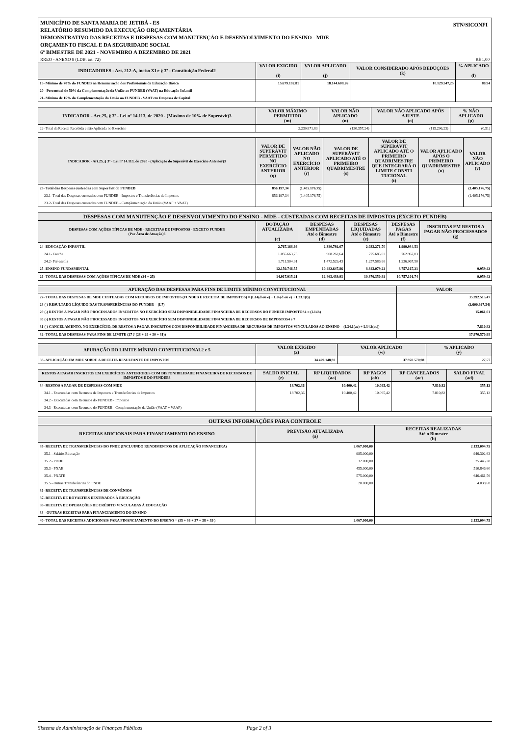MUNICÍPIO DE SANTA MARIA DE JETIBÁ - ES
RELATÓRIO RESUMIDO DA EXECUÇÃO ORÇAMENTÁRIA
DEMONSTRATIVO DAS RECEITAS E DESPESAS COM MANUTENÇÃO E DESENVOLVIMENTO DO ENSINO - MDE
ORÇAMENTO FISCAL E DA SEGURIDADE SOCIAL
6º BIMESTRE DE 2021 - NOVEMBRO A DEZEMBRO DE 2021
STN/SICONFI
RREO - ANEXO 8 (LDB, art. 72) R$ 1,00
| INDICADORES - Art. 212-A, inciso XI e § 3º - Constituição Federal2 | VALOR EXIGIDO (i) | VALOR APLICADO (j) | VALOR CONSIDERADO APÓS DEDUÇÕES (k) | % APLICADO (l) |
| --- | --- | --- | --- | --- |
| 19- Mínimo de 70% do FUNDEB na Remuneração dos Profissionais da Educação Básica | 15.679.102,81 | 18.144.608,26 | 18.129.547,25 | 80,94 |
| 20 - Percentual de 50% da Complementação da União ao FUNDEB (VAAT) na Educação Infantil | | | | |
| 21- Mínimo de 15% da Complementação da União ao FUNDEB - VAAT em Despesas de Capital | | | | |
| INDICADOR - Art.25, § 3º - Lei nº 14.113, de 2020 - (Máximo de 10% de Superávit)3 | VALOR MÁXIMO PERMITIDO (m) | VALOR NÃO APLICADO (n) | VALOR NÃO APLICADO APÓS AJUSTE (o) | % NÃO APLICADO (p) |
| --- | --- | --- | --- | --- |
| 22- Total da Receita Recebida e não Aplicada no Exercício | 2.239.871,83 | (130.357,24) | (115.296,23) | (0,51) |
| INDICADOR - Art.25, § 3º - Lei nº 14.113, de 2020 - (Aplicação do Superávit de Exercício Anterior)3 | VALOR DE SUPERÁVIT PERMITIDO NO EXERCÍCIO ANTERIOR (q) | VALOR NÃO APLICADO NO EXERCÍCIO ANTERIOR (r) | VALOR DE SUPERÁVIT APLICADO ATÉ O PRIMEIRO QUADRIMESTRE (s) | VALOR DE SUPERÁVIT APLICADO ATÉ O PRIMEIRO QUADRIMESTRE QUE INTEGRARÁ O LIMITE CONSTI TUCIONAL (t) | VALOR APLICADO APÓS O PRIMEIRO QUADRIMESTRE (u) | VALOR NÃO APLICADO (v) |
| --- | --- | --- | --- | --- | --- | --- |
| 23- Total das Despesas custeadas com Superávit do FUNDEB | 856.197,34 | (1.405.176,75) | | | | (1.405.176,75) |
| 23.1- Total das Despesas custeadas com FUNDEB - Impostos e Transferências de Impostos | 856.197,34 | (1.405.176,75) | | | | (1.405.176,75) |
| 23.2- Total das Despesas custeadas com FUNDEB - Complementação da União (VAAF + VAAT) | | | | | | |
| DESPESAS COM MANUTENÇÃO E DESENVOLVIMENTO DO ENSINO - MDE - CUSTEADAS COM RECEITAS DE IMPOSTOS (EXCETO FUNDEB) | | | | | |
| --- | --- | --- | --- | --- | --- |
| DESPESAS COM AÇÕES TÍPICAS DE MDE - RECEITAS DE IMPOSTOS - EXCETO FUNDEB (Por Área de Atuação)6 | DOTAÇÃO ATUALIZADA (c) | DESPESAS EMPENHADAS Até o Bimestre (d) | DESPESAS LIQUIDADAS Até o Bimestre (e) | DESPESAS PAGAS Até o Bimestre (f) | INSCRITAS EM RESTOS A PAGAR NÃO PROCESSADOS (g) |
| 24- EDUCAÇÃO INFANTIL | 2.767.168,66 | 2.380.792,07 | 2.033.271,70 | 1.999.934,53 | |
| 24.1- Creche | 1.055.663,75 | 908.262,64 | 775.685,02 | 762.967,03 | |
| 24.2- Pré-escola | 1.711.504,91 | 1.472.529,43 | 1.257.586,68 | 1.236.967,50 | |
| 25- ENSINO FUNDAMENTAL | 12.150.746,55 | 10.482.647,86 | 8.843.079,22 | 8.757.167,21 | 9.959,42 |
| 26- TOTAL DAS DESPESAS COM AÇÕES TÍPICAS DE MDE (24 + 25) | 14.917.915,21 | 12.863.439,93 | 10.876.350,92 | 10.757.101,74 | 9.959,42 |
| APURAÇÃO DAS DESPESAS PARA FINS DE LIMITE MÍNIMO CONSTITUCIONAL | VALOR |
| --- | --- |
| 27- TOTAL DAS DESPESAS DE MDE CUSTEADAS COM RECURSOS DE IMPOSTOS (FUNDEB E RECEITA DE IMPOSTOS) = (L14(d ou e) + L26(d ou e) + L23.1(t)) | 35.392.515,47 |
| 28 (-) RESULTADO LÍQUIDO DAS TRANSFERÊNCIAS DO FUNDEB = (L7) | (2.600.927,34) |
| 29 (-) RESTOS A PAGAR NÃO PROCESSADOS INSCRITOS NO EXERCÍCIO SEM DISPONIBILIDADE FINANCEIRA DE RECURSOS DO FUNDEB IMPOSTOS4 = (L14h) | 15.061,01 |
| 30 (-) RESTOS A PAGAR NÃO PROCESSADOS INSCRITOS NO EXERCÍCIO SEM DISPONIBILIDADE FINANCEIRA DE RECURSOS DE IMPOSTOS4 e 7 | |
| 31 (-) CANCELAMENTO, NO EXERCÍCIO, DE RESTOS A PAGAR INSCRITOS COM DISPONIBILIDADE FINANCEIRA DE RECURSOS DE IMPOSTOS VINCULADOS AO ENSINO = (L34.1(ac) + L34.2(ac)) | 7.810,82 |
| 32- TOTAL DAS DESPESAS PARA FINS DE LIMITE (27 ? (28 + 29 + 30 + 31)) | 37.970.570,98 |
| APURAÇÃO DO LIMITE MÍNIMO CONSTITUCIONAL2 e 5 | VALOR EXIGIDO (x) | VALOR APLICADO (w) | % APLICADO (y) |
| --- | --- | --- | --- |
| 33- APLICAÇÃO EM MDE SOBRE A RECEITA RESULTANTE DE IMPOSTOS | 34.429.148,92 | 37.970.570,98 | 27,57 |
| RESTOS A PAGAR INSCRITOS EM EXERCÍCIOS ANTERIORES COM DISPONIBILIDADE FINANCEIRA DE RECURSOS DE IMPOSTOS E DO FUNDEB8 | SALDO INICIAL (z) | RP LIQUIDADOS (aa) | RP PAGOS (ab) | RP CANCELADOS (ac) | SALDO FINAL (ad) |
| --- | --- | --- | --- | --- | --- |
| 34- RESTOS A PAGAR DE DESPESAS COM MDE | 18.702,36 | 10.400,42 | 10.095,42 | 7.810,82 | 355,12 |
| 34.1 - Executadas com Recursos de Impostos e Transferências de Impostos | 18.702,36 | 10.400,42 | 10.095,42 | 7.810,82 | 355,12 |
| 34.2 - Executadas com Recursos do FUNDEB - Impostos | | | | | |
| 34.3 - Executadas com Recursos do FUNDEB - Complementação da União (VAAT + VAAF) | | | | | |
| OUTRAS INFORMAÇÕES PARA CONTROLE | | |
| --- | --- | --- |
| RECEITAS ADICIONAIS PARA FINANCIAMENTO DO ENSINO | PREVISÃO ATUALIZADA (a) | RECEITAS REALIZADAS Até o Bimestre (b) |
| 35- RECEITA DE TRANSFERÊNCIAS DO FNDE (INCLUINDO RENDIMENTOS DE APLICAÇÃO FINANCEIRA) | 2.067.000,00 | 2.133.094,75 |
| 35.1 - Salário-Educação | 985.000,00 | 946.302,63 |
| 35.2 - PDDE | 32.000,00 | 25.445,28 |
| 35.3 - PNAE | 455.000,00 | 510.846,60 |
| 35.4 - PNATE | 575.000,00 | 646.461,56 |
| 35.5 - Outras Transferências do FNDE | 20.000,00 | 4.038,68 |
| 36- RECEITA DE TRANSFERÊNCIAS DE CONVÊNIOS | | |
| 37- RECEITA DE ROYALTIES DESTINADOS À EDUCAÇÃO | | |
| 38- RECEITA DE OPERAÇÕES DE CRÉDITO VINCULADAS À EDUCAÇÃO | | |
| 38 - OUTRAS RECEITAS PARA FINANCIAMENTO DO ENSINO | | |
| 40- TOTAL DAS RECEITAS ADICIONAIS PARA FINANCIAMENTO DO ENSINO = (35 + 36 + 37 + 38 + 39 ) | 2.067.000,00 | 2.133.094,75 |
Sistema de Administração de Finanças Públicas Page 2 of 3